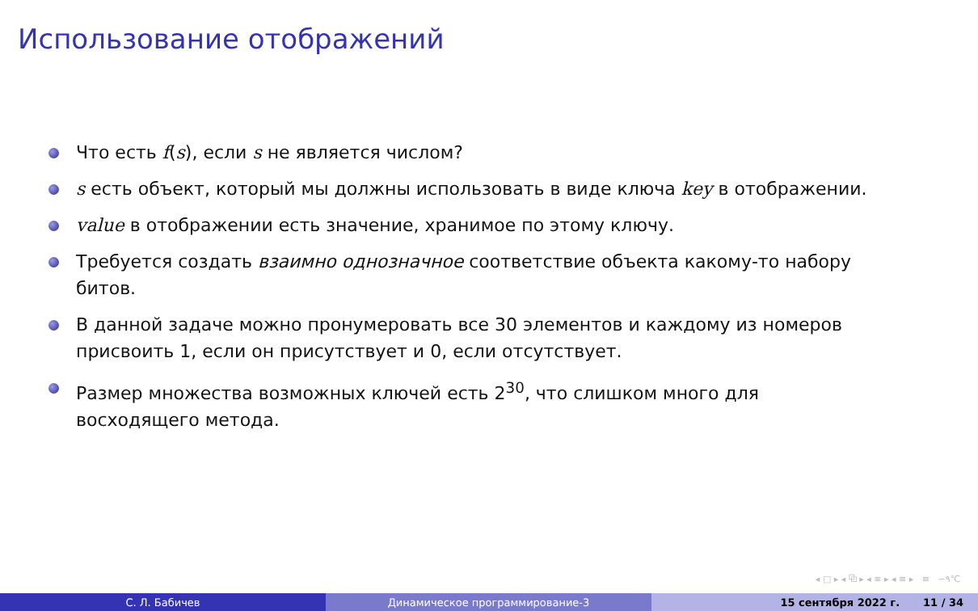Использование отображений
Что есть f(s), если s не является числом?
s есть объект, который мы должны использовать в виде ключа key в отображении.
value в отображении есть значение, хранимое по этому ключу.
Требуется создать взаимно однозначное соответствие объекта какому-то набору битов.
В данной задаче можно пронумеровать все 30 элементов и каждому из номеров присвоить 1, если он присутствует и 0, если отсутствует.
Размер множества возможных ключей есть 2<sup>30</sup>, что слишком много для восходящего метода.
◂ □ ▸ ◂ ⧉ ▸ ◂ ≡ ▸ ◂ ≡ ▸ ≡ ∽۹℃
С. Л. Бабичев Динамическое программирование-3 15 сентября 2022 г. 11 / 34